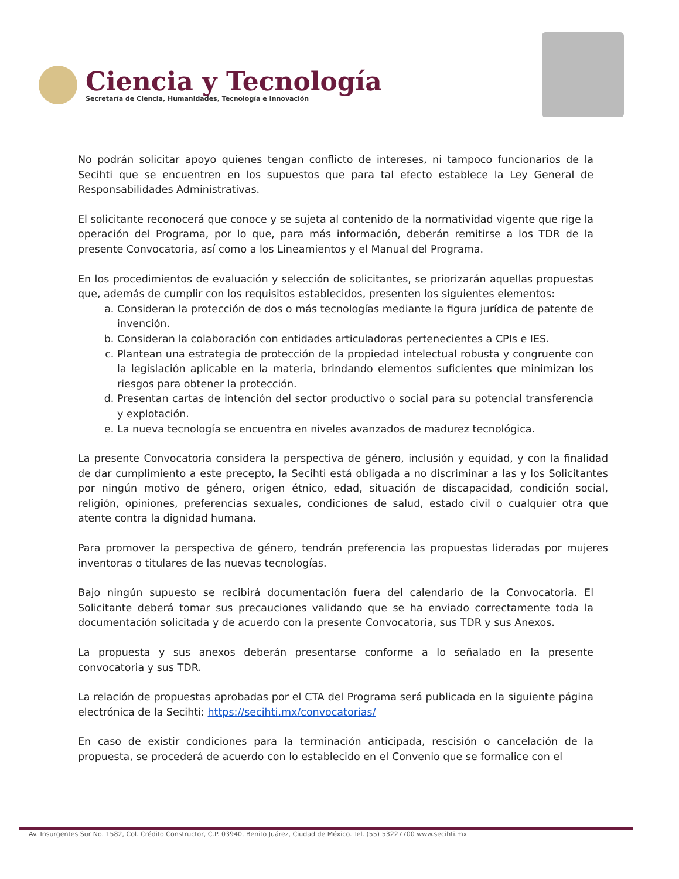Ciencia y Tecnología
Secretaría de Ciencia, Humanidades, Tecnología e Innovación
No podrán solicitar apoyo quienes tengan conflicto de intereses, ni tampoco funcionarios de la Secihti que se encuentren en los supuestos que para tal efecto establece la Ley General de Responsabilidades Administrativas.
El solicitante reconocerá que conoce y se sujeta al contenido de la normatividad vigente que rige la operación del Programa, por lo que, para más información, deberán remitirse a los TDR de la presente Convocatoria, así como a los Lineamientos y el Manual del Programa.
En los procedimientos de evaluación y selección de solicitantes, se priorizarán aquellas propuestas que, además de cumplir con los requisitos establecidos, presenten los siguientes elementos:
a. Consideran la protección de dos o más tecnologías mediante la figura jurídica de patente de invención.
b. Consideran la colaboración con entidades articuladoras pertenecientes a CPIs e IES.
c. Plantean una estrategia de protección de la propiedad intelectual robusta y congruente con la legislación aplicable en la materia, brindando elementos suficientes que minimizan los riesgos para obtener la protección.
d. Presentan cartas de intención del sector productivo o social para su potencial transferencia y explotación.
e. La nueva tecnología se encuentra en niveles avanzados de madurez tecnológica.
La presente Convocatoria considera la perspectiva de género, inclusión y equidad, y con la finalidad de dar cumplimiento a este precepto, la Secihti está obligada a no discriminar a las y los Solicitantes por ningún motivo de género, origen étnico, edad, situación de discapacidad, condición social, religión, opiniones, preferencias sexuales, condiciones de salud, estado civil o cualquier otra que atente contra la dignidad humana.
Para promover la perspectiva de género, tendrán preferencia las propuestas lideradas por mujeres inventoras o titulares de las nuevas tecnologías.
Bajo ningún supuesto se recibirá documentación fuera del calendario de la Convocatoria. El Solicitante deberá tomar sus precauciones validando que se ha enviado correctamente toda la documentación solicitada y de acuerdo con la presente Convocatoria, sus TDR y sus Anexos.
La propuesta y sus anexos deberán presentarse conforme a lo señalado en la presente convocatoria y sus TDR.
La relación de propuestas aprobadas por el CTA del Programa será publicada en la siguiente página electrónica de la Secihti: https://secihti.mx/convocatorias/
En caso de existir condiciones para la terminación anticipada, rescisión o cancelación de la propuesta, se procederá de acuerdo con lo establecido en el Convenio que se formalice con el
Av. Insurgentes Sur No. 1582, Col. Crédito Constructor, C.P. 03940, Benito Juárez, Ciudad de México. Tel. (55) 53227700 www.secihti.mx